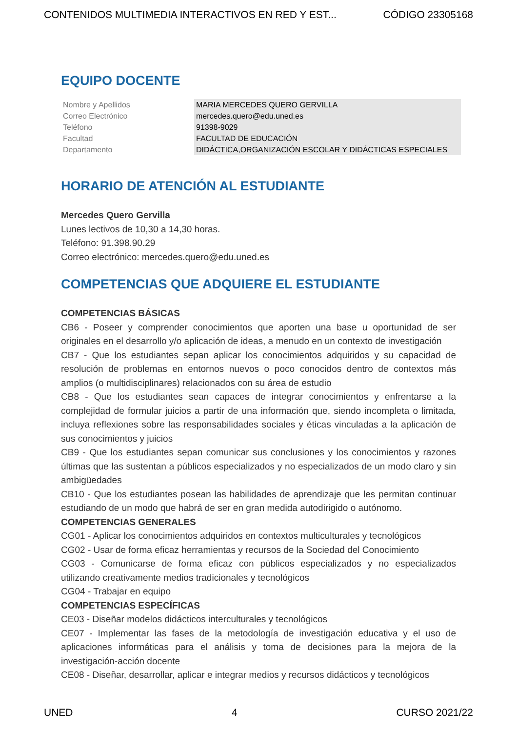CONTENIDOS MULTIMEDIA INTERACTIVOS EN RED Y EST... CÓDIGO 23305168
EQUIPO DOCENTE
| Nombre y Apellidos | MARIA MERCEDES QUERO GERVILLA |
| Correo Electrónico | mercedes.quero@edu.uned.es |
| Teléfono | 91398-9029 |
| Facultad | FACULTAD DE EDUCACIÓN |
| Departamento | DIDÁCTICA,ORGANIZACIÓN ESCOLAR Y DIDÁCTICAS ESPECIALES |
HORARIO DE ATENCIÓN AL ESTUDIANTE
Mercedes Quero Gervilla
Lunes lectivos de 10,30 a 14,30 horas.
Teléfono: 91.398.90.29
Correo electrónico: mercedes.quero@edu.uned.es
COMPETENCIAS QUE ADQUIERE EL ESTUDIANTE
COMPETENCIAS BÁSICAS
CB6 - Poseer y comprender conocimientos que aporten una base u oportunidad de ser originales en el desarrollo y/o aplicación de ideas, a menudo en un contexto de investigación
CB7 - Que los estudiantes sepan aplicar los conocimientos adquiridos y su capacidad de resolución de problemas en entornos nuevos o poco conocidos dentro de contextos más amplios (o multidisciplinares) relacionados con su área de estudio
CB8 - Que los estudiantes sean capaces de integrar conocimientos y enfrentarse a la complejidad de formular juicios a partir de una información que, siendo incompleta o limitada, incluya reflexiones sobre las responsabilidades sociales y éticas vinculadas a la aplicación de sus conocimientos y juicios
CB9 - Que los estudiantes sepan comunicar sus conclusiones y los conocimientos y razones últimas que las sustentan a públicos especializados y no especializados de un modo claro y sin ambigüedades
CB10 - Que los estudiantes posean las habilidades de aprendizaje que les permitan continuar estudiando de un modo que habrá de ser en gran medida autodirigido o autónomo.
COMPETENCIAS GENERALES
CG01 - Aplicar los conocimientos adquiridos en contextos multiculturales y tecnológicos
CG02 - Usar de forma eficaz herramientas y recursos de la Sociedad del Conocimiento
CG03 - Comunicarse de forma eficaz con públicos especializados y no especializados utilizando creativamente medios tradicionales y tecnológicos
CG04 - Trabajar en equipo
COMPETENCIAS ESPECÍFICAS
CE03 - Diseñar modelos didácticos interculturales y tecnológicos
CE07 - Implementar las fases de la metodología de investigación educativa y el uso de aplicaciones informáticas para el análisis y toma de decisiones para la mejora de la investigación-acción docente
CE08 - Diseñar, desarrollar, aplicar e integrar medios y recursos didácticos y tecnológicos
UNED 4 CURSO 2021/22